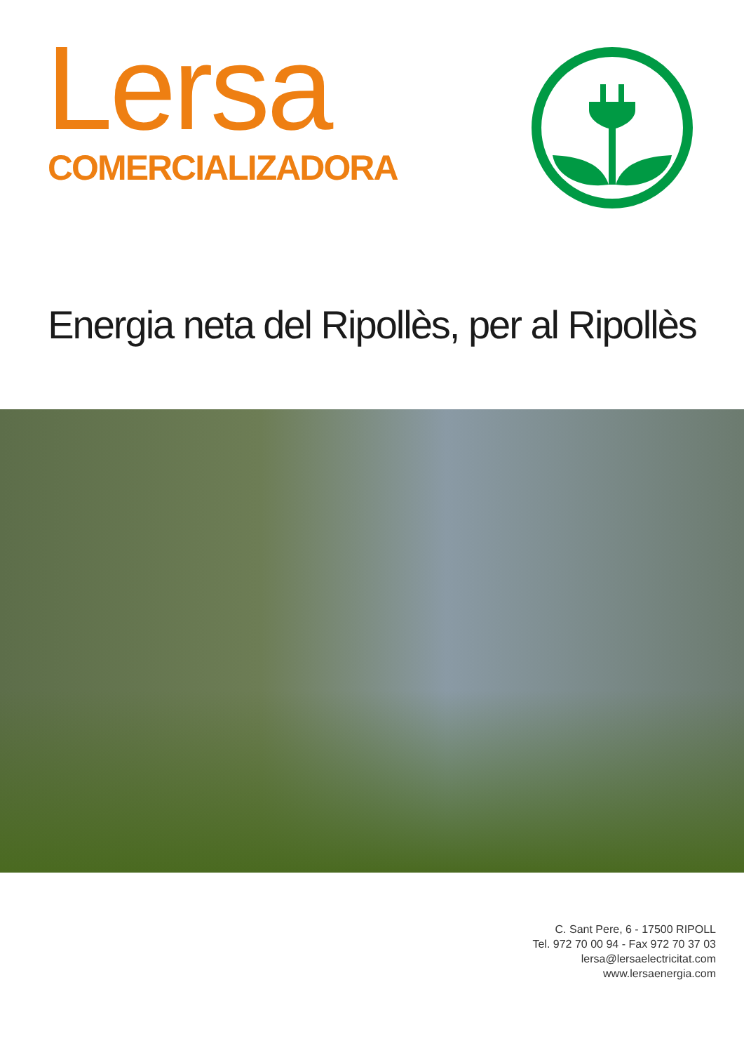Lersa
COMERCIALIZADORA
Energia neta del Ripollès, per al Ripollès
C. Sant Pere, 6 - 17500 RIPOLL
Tel. 972 70 00 94 - Fax 972 70 37 03
lersa@lersaelectricitat.com
www.lersaenergia.com